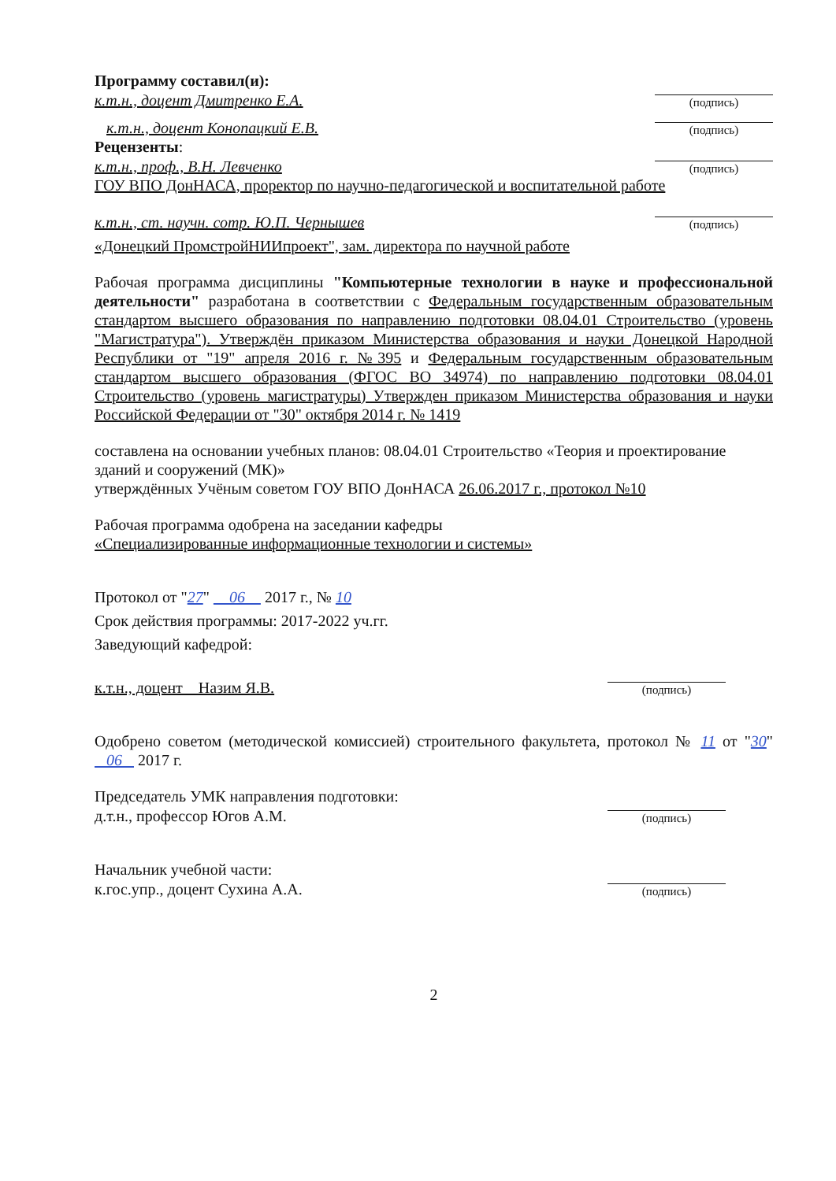Программу составил(и):
к.т.н., доцент Дмитренко Е.А.
(подпись)
к.т.н., доцент Конопацкий Е.В.
(подпись)
Рецензенты:
к.т.н., проф., В.Н. Левченко
(подпись)
ГОУ ВПО ДонНАСА, проректор по научно-педагогической и воспитательной работе
к.т.н., ст. научн. сотр. Ю.П. Чернышев
(подпись)
«Донецкий ПромстройНИИпроект", зам. директора по научной работе
Рабочая программа дисциплины "Компьютерные технологии в науке и профессиональной деятельности" разработана в соответствии с Федеральным государственным образовательным стандартом высшего образования по направлению подготовки 08.04.01 Строительство (уровень "Магистратура"). Утверждён приказом Министерства образования и науки Донецкой Народной Республики от "19" апреля 2016 г. №395 и Федеральным государственным образовательным стандартом высшего образования (ФГОС ВО 34974) по направлению подготовки 08.04.01 Строительство (уровень магистратуры) Утвержден приказом Министерства образования и науки Российской Федерации от "30" октября 2014 г. № 1419
составлена на основании учебных планов: 08.04.01 Строительство «Теория и проектирование зданий и сооружений (МК)»
утверждённых Учёным советом ГОУ ВПО ДонНАСА 26.06.2017 г., протокол №10
Рабочая программа одобрена на заседании кафедры
«Специализированные информационные технологии и системы»
Протокол от "27" 06 2017 г., № 10
Срок действия программы: 2017-2022 уч.гг.
Заведующий кафедрой:
к.т.н., доцент _ Назим Я.В.
(подпись)
Одобрено советом (методической комиссией) строительного факультета, протокол № 11 от "30" 06 2017 г.
Председатель УМК направления подготовки:
д.т.н., профессор Югов А.М.
(подпись)
Начальник учебной части:
к.гос.упр., доцент Сухина А.А.
(подпись)
2